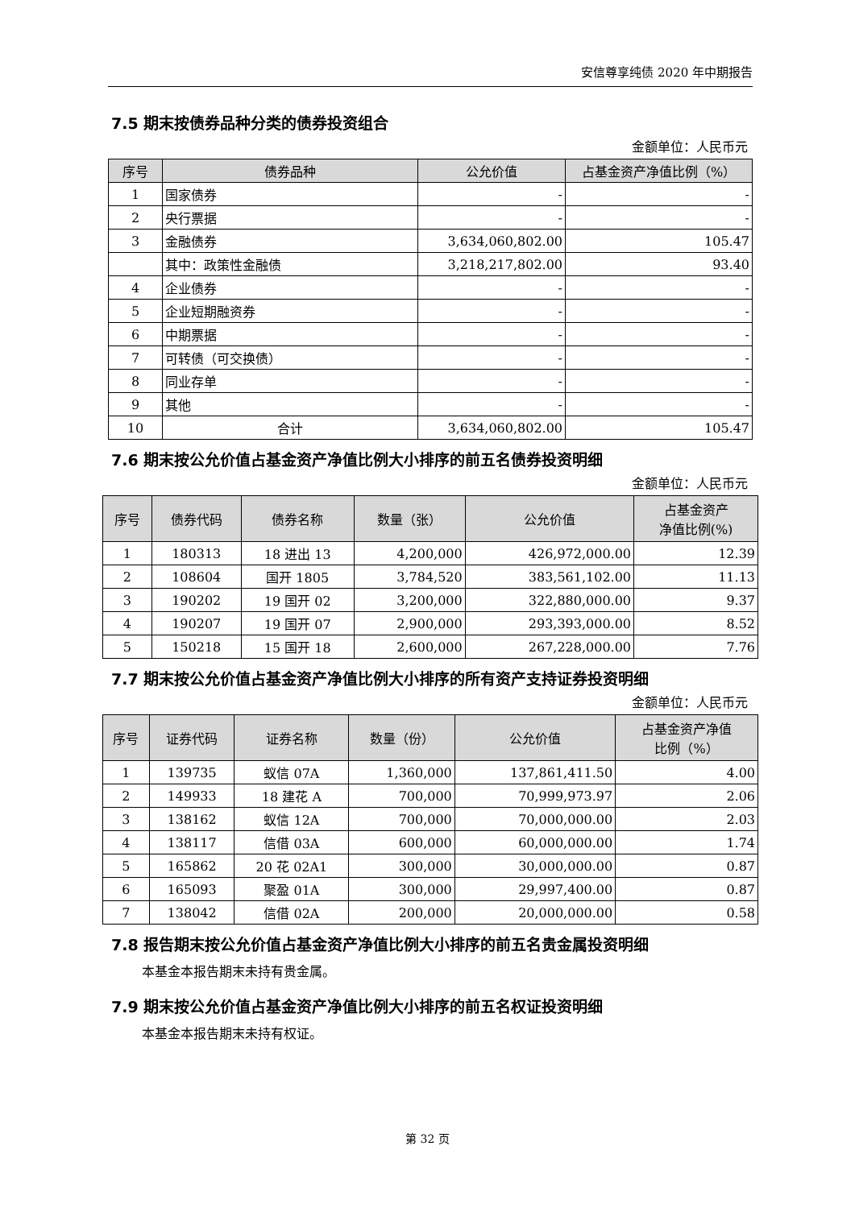安信尊享纯债 2020 年中期报告
7.5 期末按债券品种分类的债券投资组合
金额单位：人民币元
| 序号 | 债券品种 | 公允价值 | 占基金资产净值比例（%） |
| --- | --- | --- | --- |
| 1 | 国家债券 | - | - |
| 2 | 央行票据 | - | - |
| 3 | 金融债券 | 3,634,060,802.00 | 105.47 |
| | 其中：政策性金融债 | 3,218,217,802.00 | 93.40 |
| 4 | 企业债券 | - | - |
| 5 | 企业短期融资券 | - | - |
| 6 | 中期票据 | - | - |
| 7 | 可转债（可交换债） | - | - |
| 8 | 同业存单 | - | - |
| 9 | 其他 | - | - |
| 10 | 合计 | 3,634,060,802.00 | 105.47 |
7.6 期末按公允价值占基金资产净值比例大小排序的前五名债券投资明细
金额单位：人民币元
| 序号 | 债券代码 | 债券名称 | 数量（张） | 公允价值 | 占基金资产 净值比例(%) |
| --- | --- | --- | --- | --- | --- |
| 1 | 180313 | 18 进出 13 | 4,200,000 | 426,972,000.00 | 12.39 |
| 2 | 108604 | 国开 1805 | 3,784,520 | 383,561,102.00 | 11.13 |
| 3 | 190202 | 19 国开 02 | 3,200,000 | 322,880,000.00 | 9.37 |
| 4 | 190207 | 19 国开 07 | 2,900,000 | 293,393,000.00 | 8.52 |
| 5 | 150218 | 15 国开 18 | 2,600,000 | 267,228,000.00 | 7.76 |
7.7 期末按公允价值占基金资产净值比例大小排序的所有资产支持证券投资明细
金额单位：人民币元
| 序号 | 证券代码 | 证券名称 | 数量（份） | 公允价值 | 占基金资产净值 比例（%） |
| --- | --- | --- | --- | --- | --- |
| 1 | 139735 | 蚁信 07A | 1,360,000 | 137,861,411.50 | 4.00 |
| 2 | 149933 | 18 建花 A | 700,000 | 70,999,973.97 | 2.06 |
| 3 | 138162 | 蚁信 12A | 700,000 | 70,000,000.00 | 2.03 |
| 4 | 138117 | 信借 03A | 600,000 | 60,000,000.00 | 1.74 |
| 5 | 165862 | 20 花 02A1 | 300,000 | 30,000,000.00 | 0.87 |
| 6 | 165093 | 聚盈 01A | 300,000 | 29,997,400.00 | 0.87 |
| 7 | 138042 | 信借 02A | 200,000 | 20,000,000.00 | 0.58 |
7.8 报告期末按公允价值占基金资产净值比例大小排序的前五名贵金属投资明细
本基金本报告期末未持有贵金属。
7.9 期末按公允价值占基金资产净值比例大小排序的前五名权证投资明细
本基金本报告期末未持有权证。
第 32 页